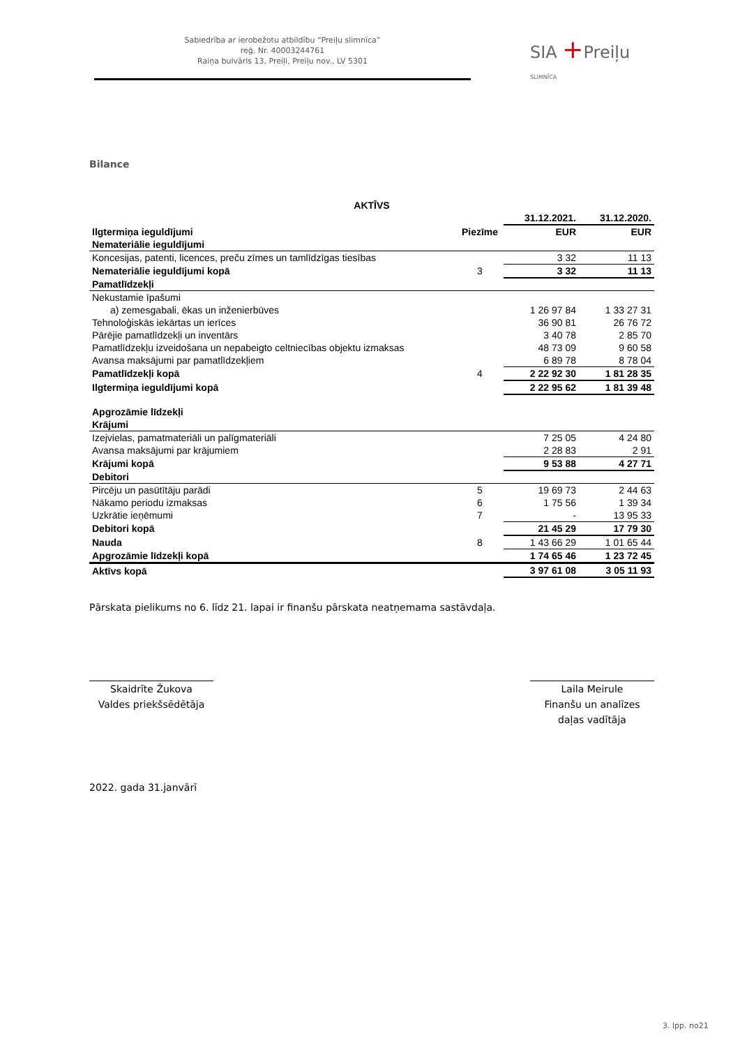Sabiedrība ar ierobežotu atbildību “Preiļu slimnīca”
reģ. Nr. 40003244761
Raiņa bulvāris 13, Preiļi, Preiļu nov., LV 5301
SIA +Preiļu SLIMNĪCA
Bilance
| AKTĪVS | | | |
| | | 31.12.2021. | 31.12.2020. |
| Ilgtermiņa ieguldījumi | Piezīme | EUR | EUR |
| Nemateriālie ieguldījumi | | | |
| Koncesijas, patenti, licences, preču zīmes un tamlīdzīgas tiesības | | 3 32 | 11 13 |
| Nemateriālie ieguldījumi kopā | 3 | 3 32 | 11 13 |
| Pamatlīdzekļi | | | |
| Nekustamie īpašumi | | | |
| a) zemesgabali, ēkas un inženierbūves | | 1 26 97 84 | 1 33 27 31 |
| Tehnoloģiskās iekārtas un ierīces | | 36 90 81 | 26 76 72 |
| Pārējie pamatlīdzekļi un inventārs | | 3 40 78 | 2 85 70 |
| Pamatlīdzekļu izveidošana un nepabeigto celtniecības objektu izmaksas | | 48 73 09 | 9 60 58 |
| Avansa maksājumi par pamatlīdzekļiem | | 6 89 78 | 8 78 04 |
| Pamatlīdzekļi kopā | 4 | 2 22 92 30 | 1 81 28 35 |
| Ilgtermiņa ieguldījumi kopā | | 2 22 95 62 | 1 81 39 48 |
| Apgrozāmie līdzekļi | | | |
| Krājumi | | | |
| Izejvielas, pamatmateriāli un palīgmateriāli | | 7 25 05 | 4 24 80 |
| Avansa maksājumi par krājumiem | | 2 28 83 | 2 91 |
| Krājumi kopā | | 9 53 88 | 4 27 71 |
| Debitori | | | |
| Pircēju un pasūtītāju parādi | 5 | 19 69 73 | 2 44 63 |
| Nākamo periodu izmaksas | 6 | 1 75 56 | 1 39 34 |
| Uzkrātie ieņēmumi | 7 | - | 13 95 33 |
| Debitori kopā | | 21 45 29 | 17 79 30 |
| Nauda | 8 | 1 43 66 29 | 1 01 65 44 |
| Apgrozāmie līdzekļi kopā | | 1 74 65 46 | 1 23 72 45 |
| Aktīvs kopā | | 3 97 61 08 | 3 05 11 93 |
Pārskata pielikums no 6. līdz 21. lapai ir finanšu pārskata neatņemama sastāvdaļa.
Skaidrīte Žukova
Valdes priekšsēdētāja
Laila Meirule
Finanšu un analīzes
daļas vadītāja
2022. gada 31.janvārī
3. lpp. no21